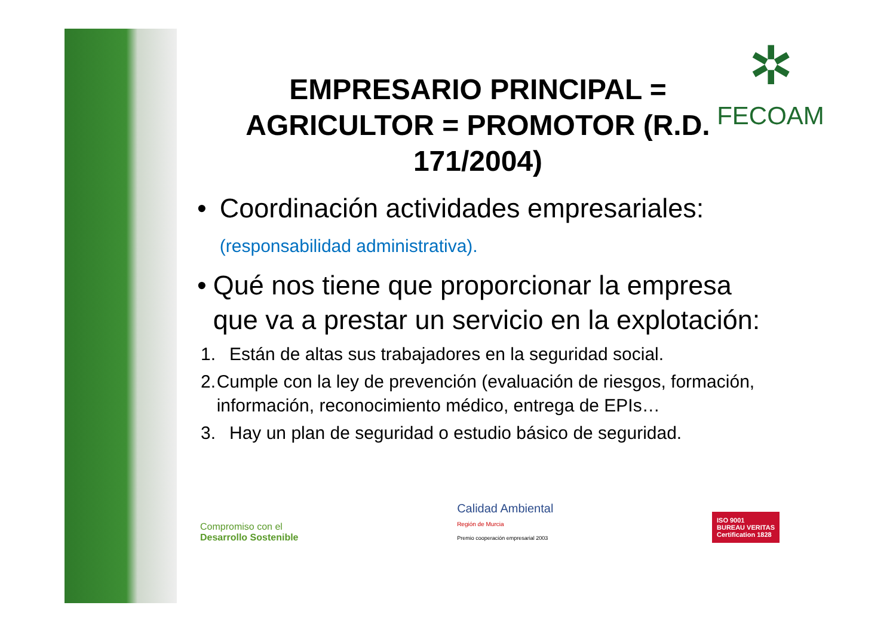✲
FECOAM
EMPRESARIO PRINCIPAL =
AGRICULTOR = PROMOTOR (R.D.
171/2004)
• Coordinación actividades empresariales: (responsabilidad administrativa).
• Qué nos tiene que proporcionar la empresa que va a prestar un servicio en la explotación:
1. Están de altas sus trabajadores en la seguridad social.
2. Cumple con la ley de prevención (evaluación de riesgos, formación, información, reconocimiento médico, entrega de EPIs…
3. Hay un plan de seguridad o estudio básico de seguridad.
Compromiso con el
Desarrollo Sostenible
Calidad Ambiental
Región de Murcia
Premio cooperación empresarial 2003
ISO 9001
BUREAU VERITAS
Certification 1828